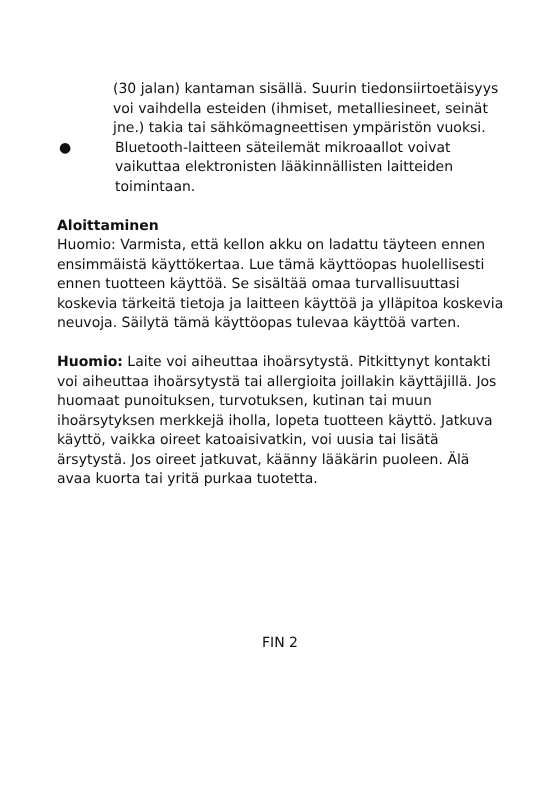(30 jalan) kantaman sisällä. Suurin tiedonsiirtoetäisyys voi vaihdella esteiden (ihmiset, metalliesineet, seinät jne.) takia tai sähkömagneettisen ympäristön vuoksi.
● Bluetooth-laitteen säteilemät mikroaallot voivat vaikuttaa elektronisten lääkinnällisten laitteiden toimintaan.
Aloittaminen
Huomio: Varmista, että kellon akku on ladattu täyteen ennen ensimmäistä käyttökertaa. Lue tämä käyttöopas huolellisesti ennen tuotteen käyttöä. Se sisältää omaa turvallisuuttasi koskevia tärkeitä tietoja ja laitteen käyttöä ja ylläpitoa koskevia neuvoja. Säilytä tämä käyttöopas tulevaa käyttöä varten.
Huomio: Laite voi aiheuttaa ihoärsytystä. Pitkittynyt kontakti voi aiheuttaa ihoärsytystä tai allergioita joillakin käyttäjillä. Jos huomaat punoituksen, turvotuksen, kutinan tai muun ihoärsytyksen merkkejä iholla, lopeta tuotteen käyttö. Jatkuva käyttö, vaikka oireet katoaisivatkin, voi uusia tai lisätä ärsytystä. Jos oireet jatkuvat, käänny lääkärin puoleen. Älä avaa kuorta tai yritä purkaa tuotetta.
FIN 2